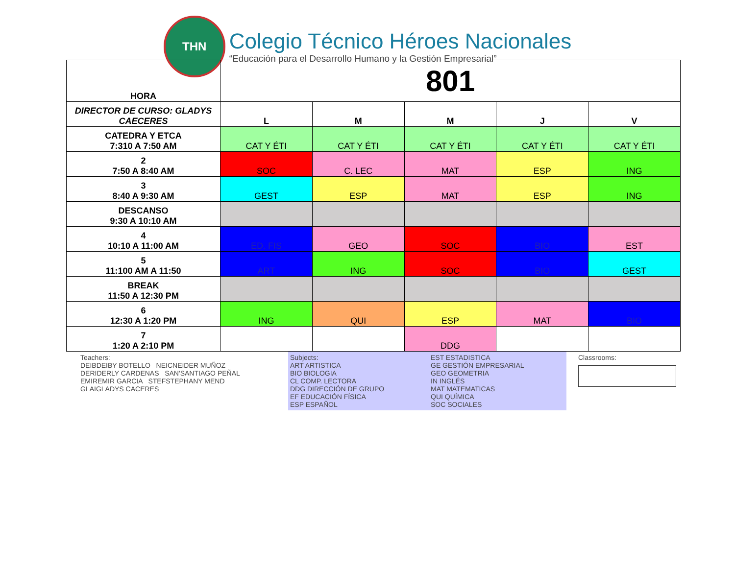THN
Colegio Técnico Héroes Nacionales
“Educación para el Desarrollo Humano y la Gestión Empresarial”
| HORA | 801 | | | | |
| DIRECTOR DE CURSO: GLADYS CAECERES | L | M | M | J | V |
| CATEDRA Y ETCA 7:310 A 7:50 AM | CAT Y ÉTI | CAT Y ÉTI | CAT Y ÉTI | CAT Y ÉTI | CAT Y ÉTI |
| 2 7:50 A 8:40 AM | SOC | C. LEC | MAT | ESP | ING |
| 3 8:40 A 9:30 AM | GEST | ESP | MAT | ESP | ING |
| DESCANSO 9:30 A 10:10 AM | | | | | |
| 4 10:10 A 11:00 AM | ED. FIS | GEO | SOC | BIO | EST |
| 5 11:100 AM A 11:50 | ART | ING | SOC | BIO | GEST |
| BREAK 11:50 A 12:30 PM | | | | | |
| 6 12:30 A 1:20 PM | ING | QUI | ESP | MAT | BIO |
| 7 1:20 A 2:10 PM | | | DDG | | |
Teachers:
DEIBDEIBY BOTELLO NEICNEIDER MUÑOZ
DERIDERLY CARDENAS SAN'SANTIAGO PEÑAL
EMIREMIR GARCIA STEFSTEPHANY MEND
GLAIGLADYS CACERES
Subjects:
ART ARTISTICA
BIO BIOLOGIA
CL COMP. LECTORA
DDG DIRECCIÓN DE GRUPO
EF EDUCACIÓN FÍSICA
ESP ESPAÑOL
EST ESTADISTICA
GE GESTIÓN EMPRESARIAL
GEO GEOMETRIA
IN INGLÉS
MAT MATEMATICAS
QUI QUÍMICA
SOC SOCIALES
Classrooms: